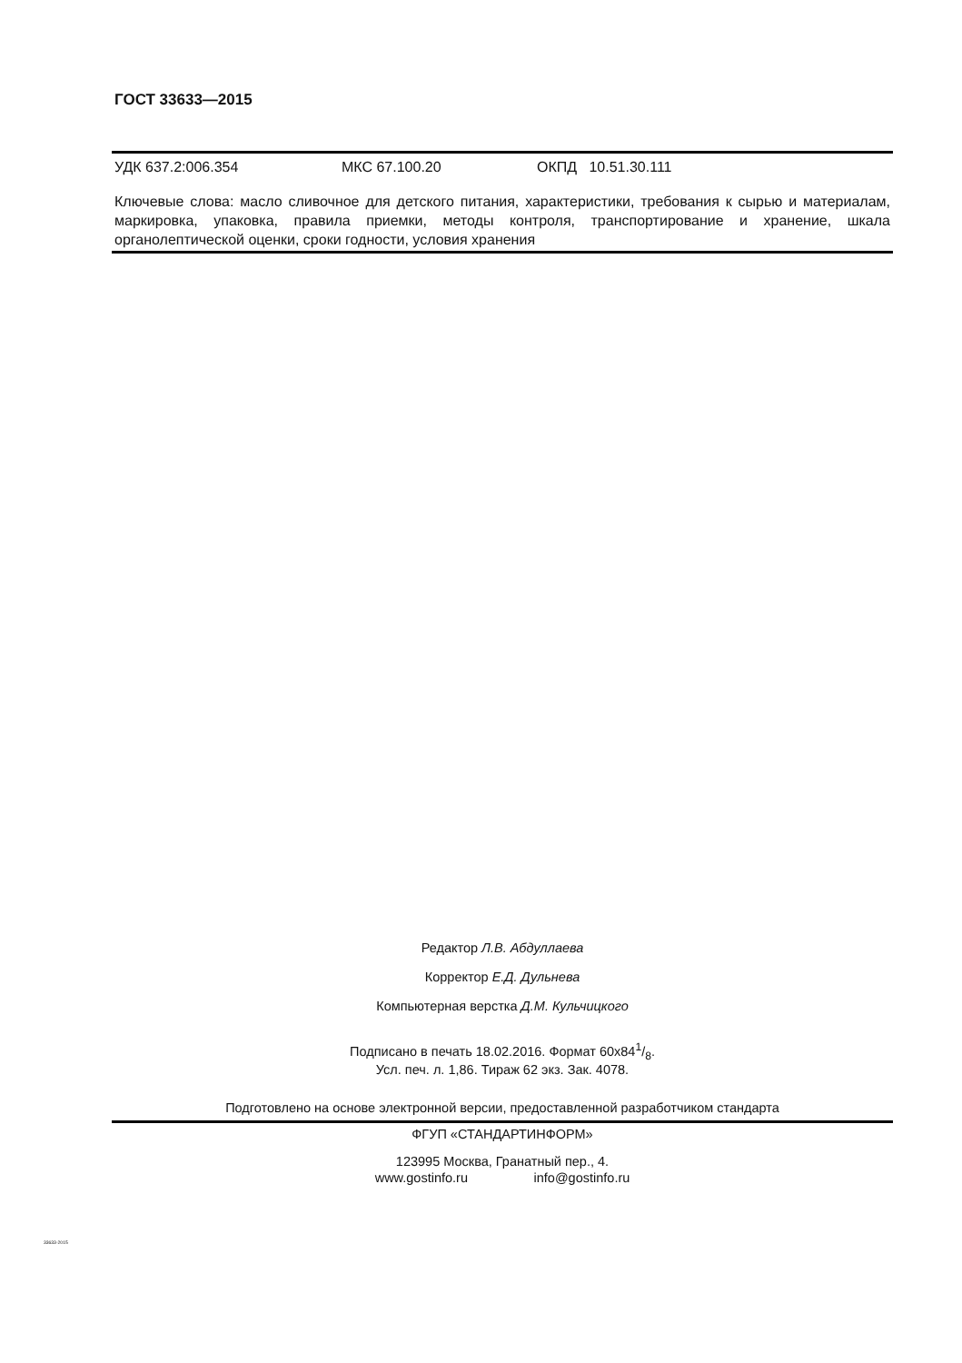ГОСТ 33633—2015
УДК 637.2:006.354 МКС 67.100.20 ОКПД 10.51.30.111
Ключевые слова: масло сливочное для детского питания, характеристики, требования к сырью и материалам, маркировка, упаковка, правила приемки, методы контроля, транспортирование и хранение, шкала органолептической оценки, сроки годности, условия хранения
Редактор Л.В. Абдуллаева
Корректор Е.Д. Дульнева
Компьютерная верстка Д.М. Кульчицкого
Подписано в печать 18.02.2016. Формат 60x841/8.
Усл. печ. л. 1,86. Тираж 62 экз. Зак. 4078.
Подготовлено на основе электронной версии, предоставленной разработчиком стандарта
ФГУП «СТАНДАРТИНФОРМ»
123995 Москва, Гранатный пер., 4.
www.gostinfo.ru info@gostinfo.ru
33633-2015